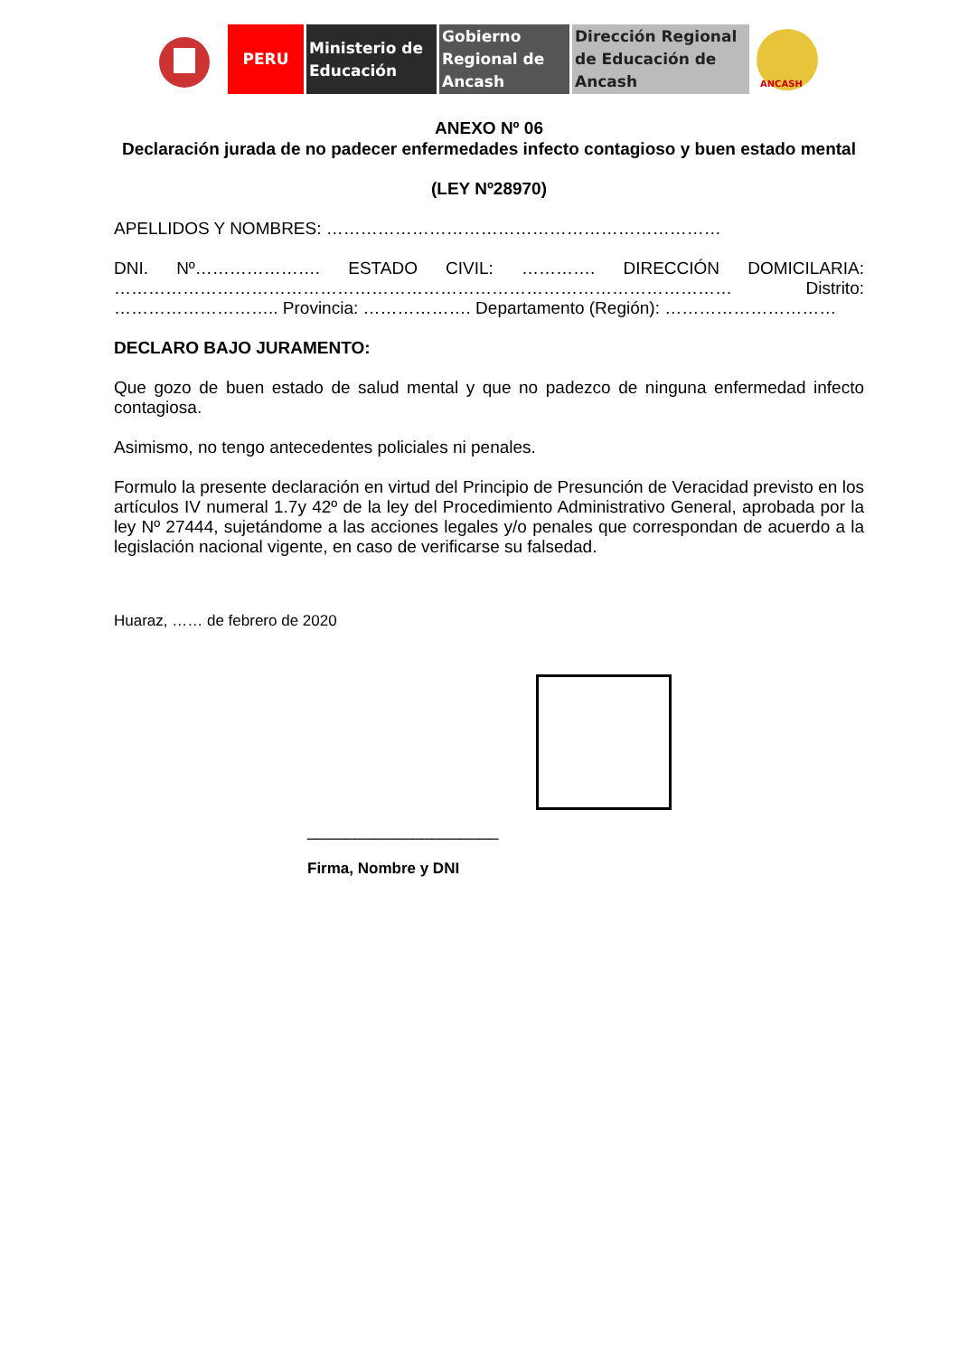PERU Ministerio de Educación
Gobierno Regional de Ancash
Dirección Regional de Educación de Ancash
ANCASH
ANEXO Nº 06
Declaración jurada de no padecer enfermedades infecto contagioso y buen estado mental
(LEY Nº28970)
APELLIDOS Y NOMBRES: ……………………………………………………………
DNI. Nº…………………. ESTADO CIVIL: …………. DIRECCIÓN DOMICILARIA: ……………………………………………………………………………………………… Distrito: ……………………….. Provincia: ………………. Departamento (Región): …………………………
DECLARO BAJO JURAMENTO:
Que gozo de buen estado de salud mental y que no padezco de ninguna enfermedad infecto contagiosa.
Asimismo, no tengo antecedentes policiales ni penales.
Formulo la presente declaración en virtud del Principio de Presunción de Veracidad previsto en los artículos IV numeral 1.7y 42º de la ley del Procedimiento Administrativo General, aprobada por la ley Nº 27444, sujetándome a las acciones legales y/o penales que correspondan de acuerdo a la legislación nacional vigente, en caso de verificarse su falsedad.
Huaraz, …… de febrero de 2020
____________________
Firma, Nombre y DNI